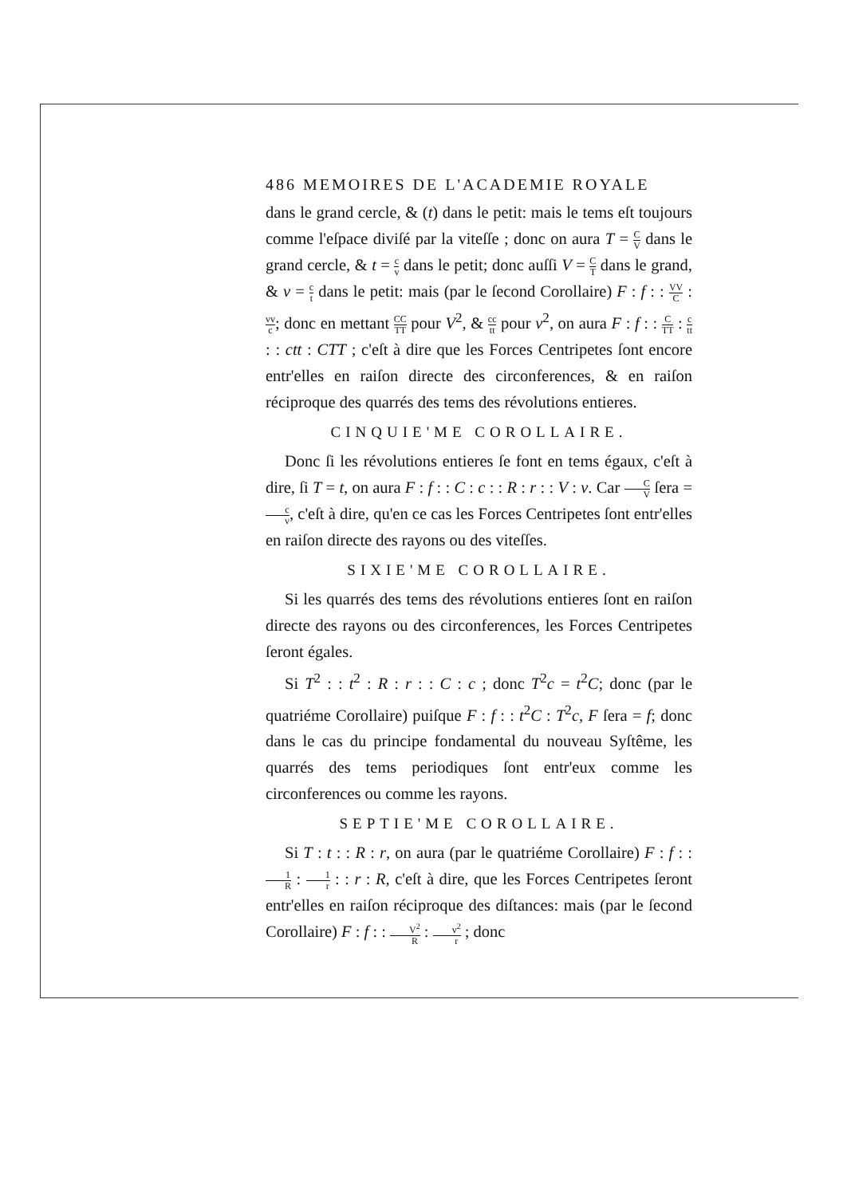486 MEMOIRES DE L'ACADEMIE ROYALE
dans le grand cercle, & (t) dans le petit: mais le tems eſt toujours comme l'eſpace diviſé par la viteſſe ; donc on aura T = C V dans le grand cercle, & t = c v dans le petit; donc auſſi V = C T dans le grand, & v = c t dans le petit: mais (par le ſecond Corollaire) F : f : : VV C : vv c; donc en mettant CC TT pour V<sup>2</sup>, & cc tt pour v<sup>2</sup>, on aura F : f : : C TT : c tt : : ctt : CTT ; c'eſt à dire que les Forces Centripetes ſont encore entr'elles en raiſon directe des circonferences, & en raiſon réciproque des quarrés des tems des révolutions entieres.
CINQUIE'ME COROLLAIRE.
Donc ſi les révolutions entieres ſe font en tems égaux, c'eſt à dire, ſi T = t, on aura F : f : : C : c : : R : r : : V : v. Car C V ſera = c v, c'eſt à dire, qu'en ce cas les Forces Centripetes ſont entr'elles en raiſon directe des rayons ou des viteſſes.
SIXIE'ME COROLLAIRE.
Si les quarrés des tems des révolutions entieres ſont en raiſon directe des rayons ou des circonferences, les Forces Centripetes ſeront égales.
Si T<sup>2</sup> : : t<sup>2</sup> : R : r : : C : c ; donc T<sup>2</sup>c = t<sup>2</sup>C; donc (par le quatriéme Corollaire) puiſque F : f : : t<sup>2</sup>C : T<sup>2</sup>c, F ſera = f; donc dans le cas du principe fondamental du nouveau Syſtême, les quarrés des tems periodiques ſont entr'eux comme les circonferences ou comme les rayons.
SEPTIE'ME COROLLAIRE.
Si T : t : : R : r, on aura (par le quatriéme Corollaire) F : f : : 1 R : 1 r : : r : R, c'eſt à dire, que les Forces Centripetes ſeront entr'elles en raiſon réciproque des diſtances: mais (par le ſecond Corollaire) F : f : : V<sup>2</sup> R : v<sup>2</sup> r ; donc